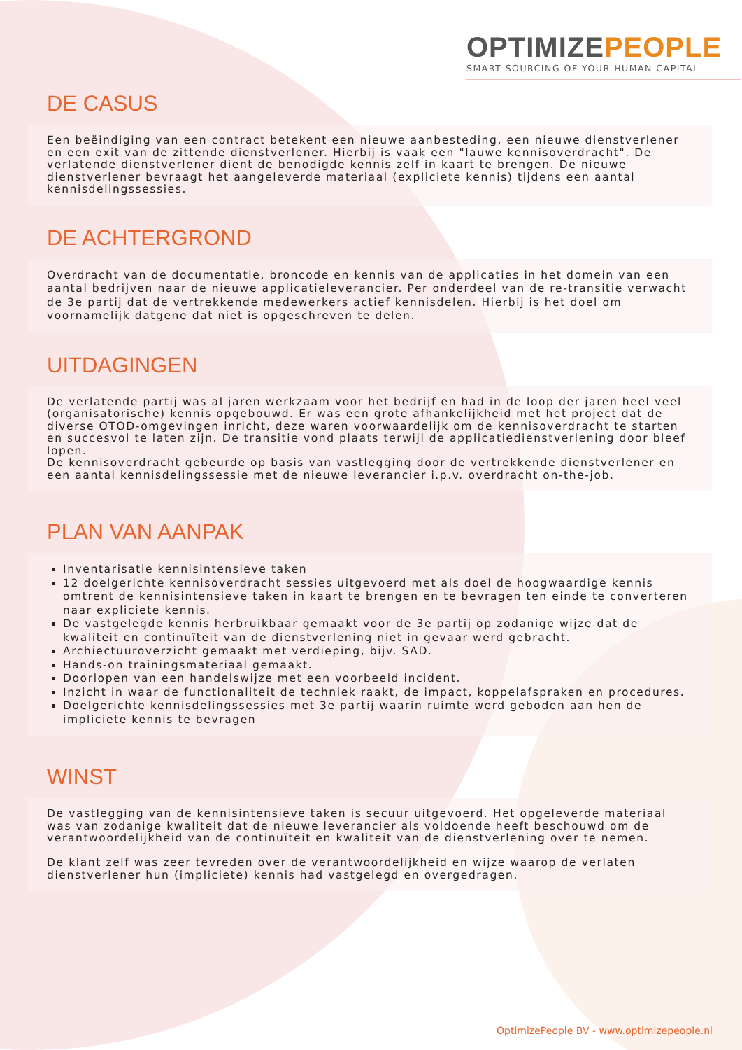OPTIMIZEPEOPLE
SMART SOURCING OF YOUR HUMAN CAPITAL
DE CASUS
Een beëindiging van een contract betekent een nieuwe aanbesteding, een nieuwe dienstverlener en een exit van de zittende dienstverlener. Hierbij is vaak een "lauwe kennisoverdracht". De verlatende dienstverlener dient de benodigde kennis zelf in kaart te brengen. De nieuwe dienstverlener bevraagt het aangeleverde materiaal (expliciete kennis) tijdens een aantal kennisdelingssessies.
DE ACHTERGROND
Overdracht van de documentatie, broncode en kennis van de applicaties in het domein van een aantal bedrijven naar de nieuwe applicatieleverancier. Per onderdeel van de re-transitie verwacht de 3e partij dat de vertrekkende medewerkers actief kennisdelen. Hierbij is het doel om voornamelijk datgene dat niet is opgeschreven te delen.
UITDAGINGEN
De verlatende partij was al jaren werkzaam voor het bedrijf en had in de loop der jaren heel veel (organisatorische) kennis opgebouwd. Er was een grote afhankelijkheid met het project dat de diverse OTOD-omgevingen inricht, deze waren voorwaardelijk om de kennisoverdracht te starten en succesvol te laten zijn. De transitie vond plaats terwijl de applicatiedienstverlening door bleef lopen.
De kennisoverdracht gebeurde op basis van vastlegging door de vertrekkende dienstverlener en een aantal kennisdelingssessie met de nieuwe leverancier i.p.v. overdracht on-the-job.
PLAN VAN AANPAK
Inventarisatie kennisintensieve taken
12 doelgerichte kennisoverdracht sessies uitgevoerd met als doel de hoogwaardige kennis omtrent de kennisintensieve taken in kaart te brengen en te bevragen ten einde te converteren naar expliciete kennis.
De vastgelegde kennis herbruikbaar gemaakt voor de 3e partij op zodanige wijze dat de kwaliteit en continuïteit van de dienstverlening niet in gevaar werd gebracht.
Archiectuuroverzicht gemaakt met verdieping, bijv. SAD.
Hands-on trainingsmateriaal gemaakt.
Doorlopen van een handelswijze met een voorbeeld incident.
Inzicht in waar de functionaliteit de techniek raakt, de impact, koppelafspraken en procedures.
Doelgerichte kennisdelingssessies met 3e partij waarin ruimte werd geboden aan hen de impliciete kennis te bevragen
WINST
De vastlegging van de kennisintensieve taken is secuur uitgevoerd. Het opgeleverde materiaal was van zodanige kwaliteit dat de nieuwe leverancier als voldoende heeft beschouwd om de verantwoordelijkheid van de continuïteit en kwaliteit van de dienstverlening over te nemen.
De klant zelf was zeer tevreden over de verantwoordelijkheid en wijze waarop de verlaten dienstverlener hun (impliciete) kennis had vastgelegd en overgedragen.
OptimizePeople BV - www.optimizepeople.nl